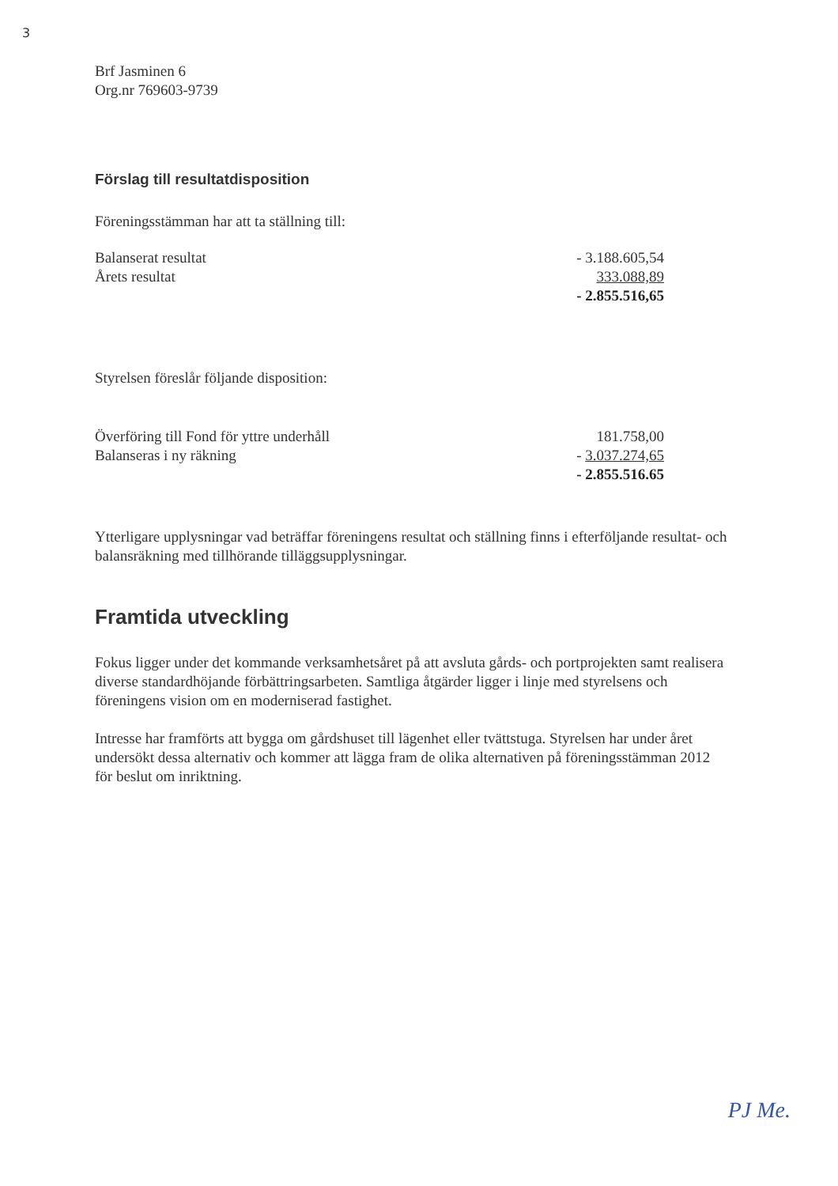3
Brf Jasminen 6
Org.nr 769603-9739
Förslag till resultatdisposition
Föreningsstämman har att ta ställning till:
| Balanserat resultat | - 3.188.605,54 |
| Årets resultat | 333.088,89 |
| | - 2.855.516,65 |
Styrelsen föreslår följande disposition:
| Överföring till Fond för yttre underhåll | 181.758,00 |
| Balanseras i ny räkning | - 3.037.274,65 |
| | - 2.855.516.65 |
Ytterligare upplysningar vad beträffar föreningens resultat och ställning finns i efterföljande resultat- och balansräkning med tillhörande tilläggsupplysningar.
Framtida utveckling
Fokus ligger under det kommande verksamhetsåret på att avsluta gårds- och portprojekten samt realisera diverse standardhöjande förbättringsarbeten. Samtliga åtgärder ligger i linje med styrelsens och föreningens vision om en moderniserad fastighet.
Intresse har framförts att bygga om gårdshuset till lägenhet eller tvättstuga. Styrelsen har under året undersökt dessa alternativ och kommer att lägga fram de olika alternativen på föreningsstämman 2012 för beslut om inriktning.
PJ Me.